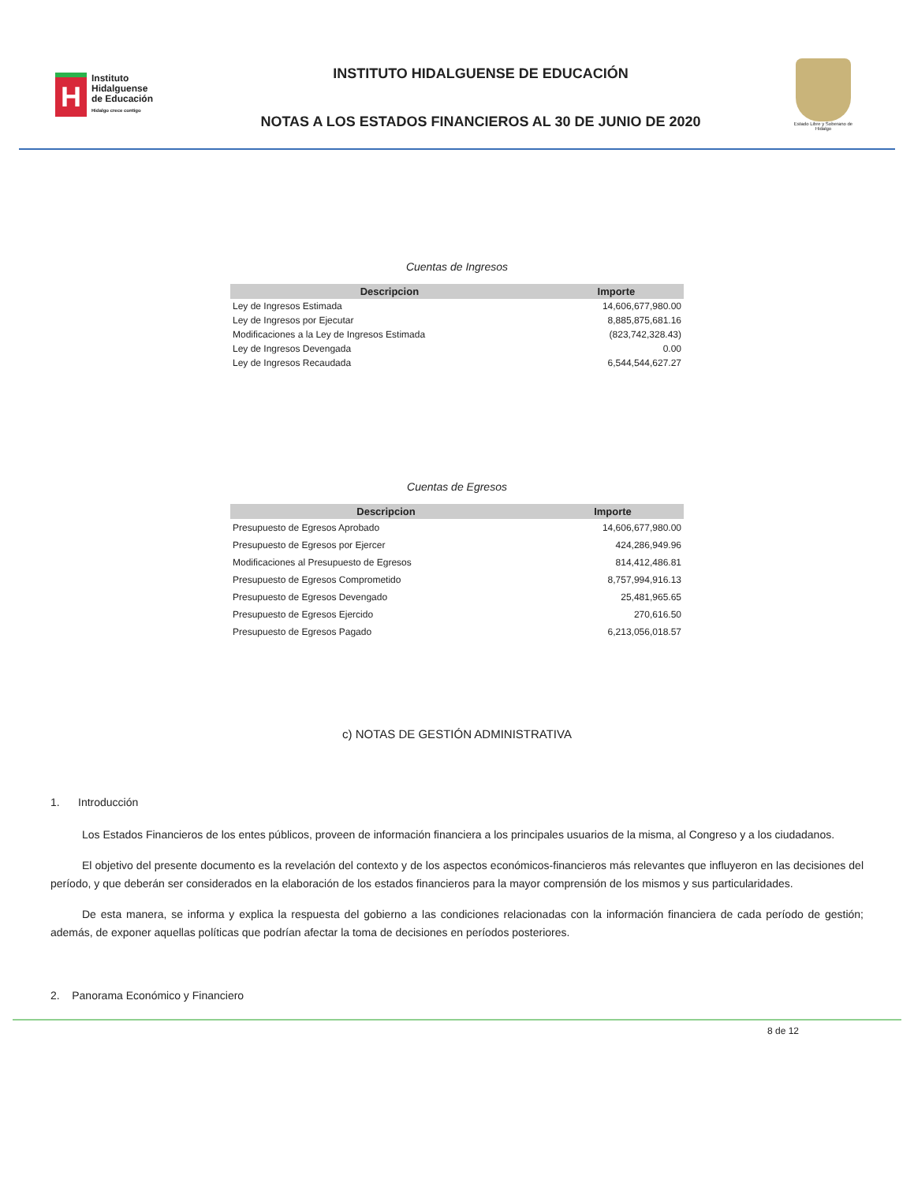H
Instituto
Hidalguense
de Educación
Hidalgo crece contigo
INSTITUTO HIDALGUENSE DE EDUCACIÓN
NOTAS A LOS ESTADOS FINANCIEROS AL 30 DE JUNIO DE 2020
Estado Libre y Soberano de Hidalgo
Cuentas de Ingresos
| Descripcion | Importe |
| --- | --- |
| Ley de Ingresos Estimada | 14,606,677,980.00 |
| Ley de Ingresos por Ejecutar | 8,885,875,681.16 |
| Modificaciones a la Ley de Ingresos Estimada | (823,742,328.43) |
| Ley de Ingresos Devengada | 0.00 |
| Ley de Ingresos Recaudada | 6,544,544,627.27 |
Cuentas de Egresos
| Descripcion | Importe |
| --- | --- |
| Presupuesto de Egresos Aprobado | 14,606,677,980.00 |
| Presupuesto de Egresos por Ejercer | 424,286,949.96 |
| Modificaciones al Presupuesto de Egresos | 814,412,486.81 |
| Presupuesto de Egresos Comprometido | 8,757,994,916.13 |
| Presupuesto de Egresos Devengado | 25,481,965.65 |
| Presupuesto de Egresos Ejercido | 270,616.50 |
| Presupuesto de Egresos Pagado | 6,213,056,018.57 |
c) NOTAS DE GESTIÓN ADMINISTRATIVA
1. Introducción
Los Estados Financieros de los entes públicos, proveen de información financiera a los principales usuarios de la misma, al Congreso y a los ciudadanos.
El objetivo del presente documento es la revelación del contexto y de los aspectos económicos-financieros más relevantes que influyeron en las decisiones del período, y que deberán ser considerados en la elaboración de los estados financieros para la mayor comprensión de los mismos y sus particularidades.
De esta manera, se informa y explica la respuesta del gobierno a las condiciones relacionadas con la información financiera de cada período de gestión; además, de exponer aquellas políticas que podrían afectar la toma de decisiones en períodos posteriores.
2. Panorama Económico y Financiero
8 de 12